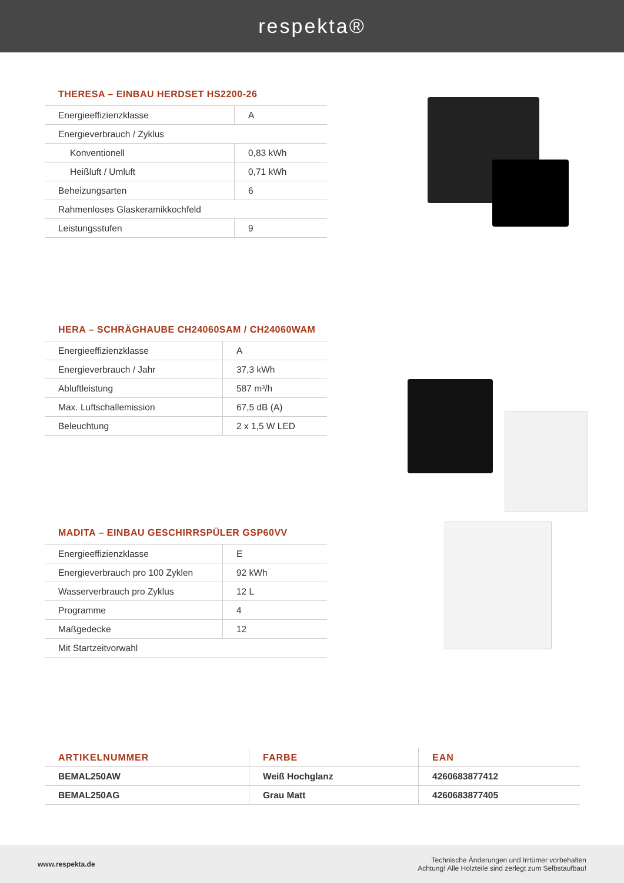respekta®
THERESA – EINBAU HERDSET HS2200-26
| Energieeffizienzklasse | A |
| Energieverbrauch / Zyklus | |
| Konventionell | 0,83 kWh |
| Heißluft / Umluft | 0,71 kWh |
| Beheizungsarten | 6 |
| Rahmenloses Glaskeramikkochfeld | |
| Leistungsstufen | 9 |
HERA – SCHRÄGHAUBE CH24060SAM / CH24060WAM
| Energieeffizienzklasse | A |
| Energieverbrauch / Jahr | 37,3 kWh |
| Abluftleistung | 587 m³/h |
| Max. Luftschallemission | 67,5 dB (A) |
| Beleuchtung | 2 x 1,5 W LED |
MADITA – EINBAU GESCHIRRSPÜLER GSP60VV
| Energieeffizienzklasse | E |
| Energieverbrauch pro 100 Zyklen | 92 kWh |
| Wasserverbrauch pro Zyklus | 12 L |
| Programme | 4 |
| Maßgedecke | 12 |
| Mit Startzeitvorwahl | |
| ARTIKELNUMMER | FARBE | EAN |
| --- | --- | --- |
| BEMAL250AW | Weiß Hochglanz | 4260683877412 |
| BEMAL250AG | Grau Matt | 4260683877405 |
www.respekta.de
Technische Änderungen und Irrtümer vorbehalten
Achtung! Alle Holzteile sind zerlegt zum Selbstaufbau!